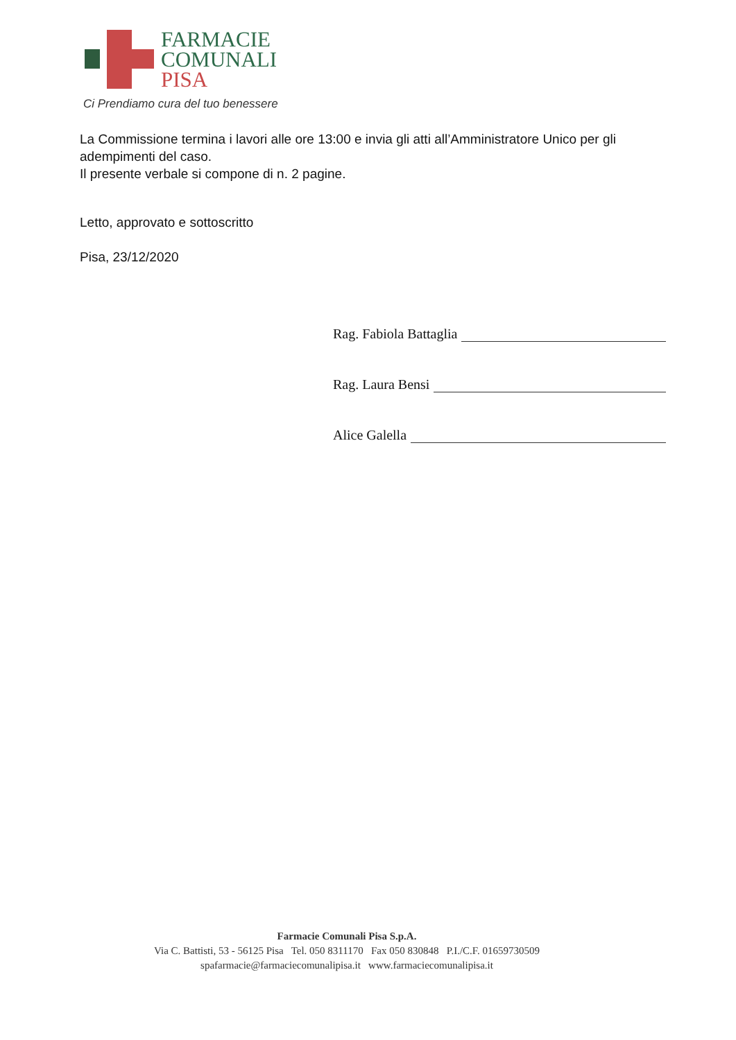FARMACIE
COMUNALI
PISA
Ci Prendiamo cura del tuo benessere
La Commissione termina i lavori alle ore 13:00 e invia gli atti all’Amministratore Unico per gli adempimenti del caso.
Il presente verbale si compone di n. 2 pagine.
Letto, approvato e sottoscritto
Pisa, 23/12/2020
Rag. Fabiola Battaglia
Rag. Laura Bensi
Alice Galella
Farmacie Comunali Pisa S.p.A.
Via C. Battisti, 53 - 56125 Pisa Tel. 050 8311170 Fax 050 830848 P.I./C.F. 01659730509
spafarmacie@farmaciecomunalipisa.it www.farmaciecomunalipisa.it